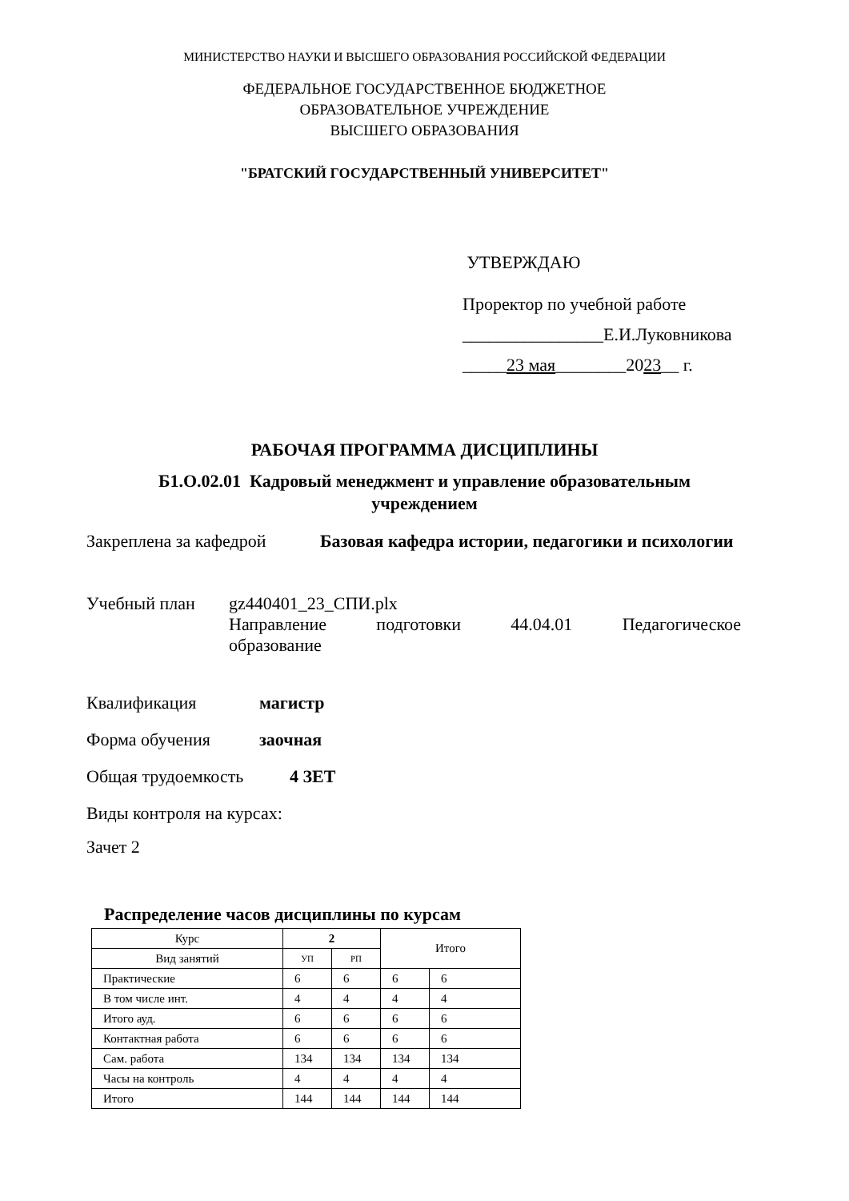МИНИСТЕРСТВО НАУКИ И ВЫСШЕГО ОБРАЗОВАНИЯ РОССИЙСКОЙ ФЕДЕРАЦИИ
ФЕДЕРАЛЬНОЕ ГОСУДАРСТВЕННОЕ БЮДЖЕТНОЕ
ОБРАЗОВАТЕЛЬНОЕ УЧРЕЖДЕНИЕ
ВЫСШЕГО ОБРАЗОВАНИЯ
"БРАТСКИЙ ГОСУДАРСТВЕННЫЙ УНИВЕРСИТЕТ"
УТВЕРЖДАЮ
Проректор по учебной работе
________________Е.И.Луковникова
_____23 мая________2023__ г.
РАБОЧАЯ ПРОГРАММА ДИСЦИПЛИНЫ
Б1.О.02.01 Кадровый менеджмент и управление образовательным
учреждением
Закреплена за кафедрой Базовая кафедра истории, педагогики и психологии
Учебный план gz440401_23_СПИ.plx
Направление подготовки 44.04.01 Педагогическое
образование
Квалификация магистр
Форма обучения заочная
Общая трудоемкость 4 ЗЕТ
Виды контроля на курсах:
Зачет 2
Распределение часов дисциплины по курсам
| Курс | 2 | | Итого | |
| Вид занятий | УП | РП | | |
| Практические | 6 | 6 | 6 | 6 |
| В том числе инт. | 4 | 4 | 4 | 4 |
| Итого ауд. | 6 | 6 | 6 | 6 |
| Контактная работа | 6 | 6 | 6 | 6 |
| Сам. работа | 134 | 134 | 134 | 134 |
| Часы на контроль | 4 | 4 | 4 | 4 |
| Итого | 144 | 144 | 144 | 144 |